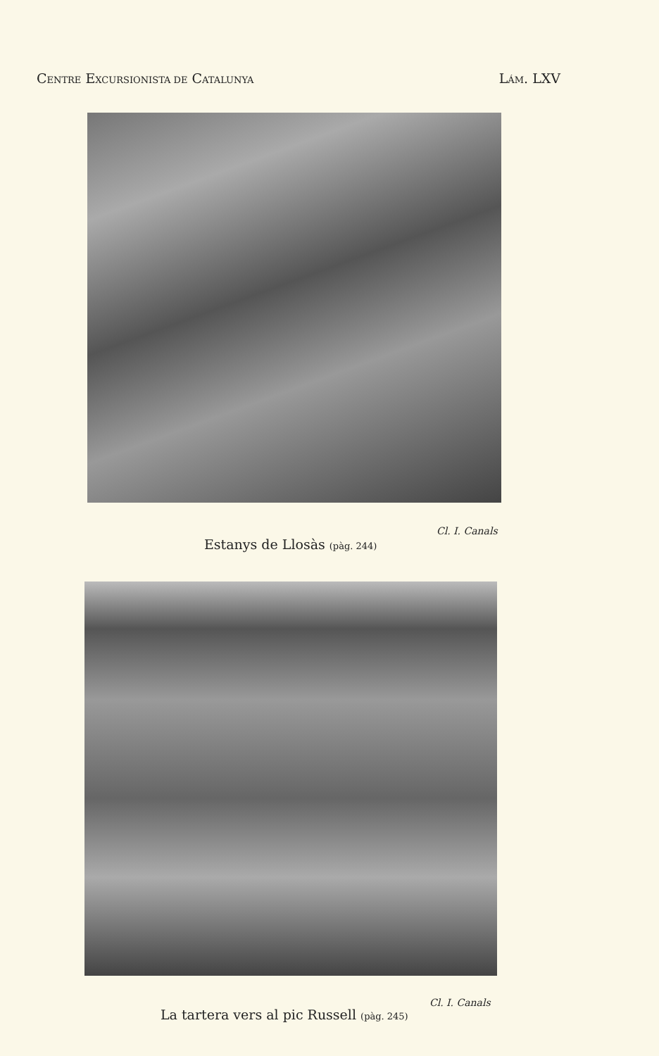CENTRE EXCURSIONISTA DE CATALUNYA LÁM. LXV
Cl. I. Canals
Estanys de Llosàs (pàg. 244)
Cl. I. Canals
La tartera vers al pic Russell (pàg. 245)